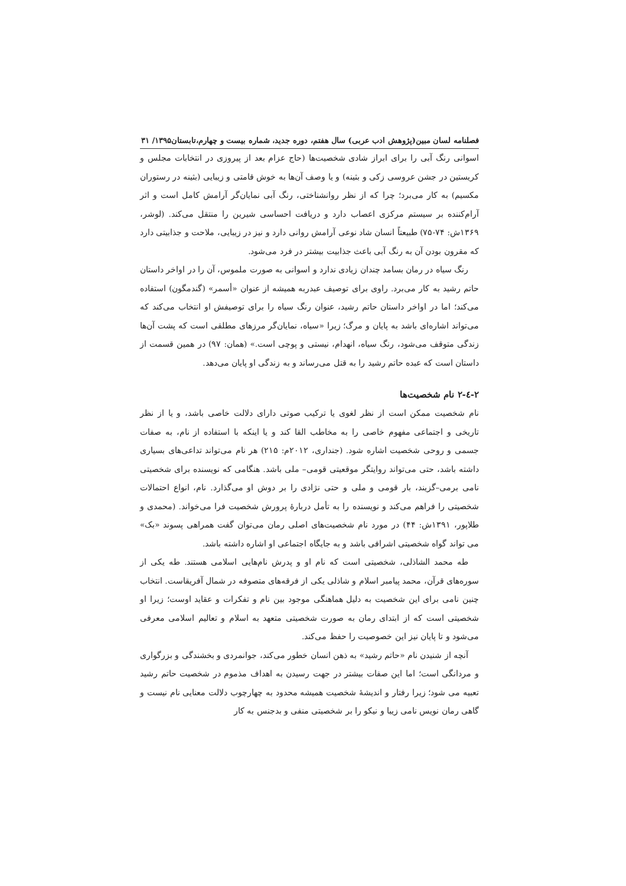فصلنامه لسان مبین(پژوهش ادب عربی) سال هفتم، دوره جدید، شماره بیست و چهارم،تابستان۱۳۹۵/ ۳۱
اسوانی رنگ آبی را برای ابراز شادی شخصیت‌ها (حاج عزام بعد از پیروزی در انتخابات مجلس و کریستین در جشن عروسی زکی و بثینه) و یا وصف آن‌ها به خوش قامتی و زیبایی (بثینه در رستوران مکسیم) به کار می‌برد؛ چرا که از نظر روانشناختی، رنگ آبی نمایان‌گر آرامش کامل است و اثر آرام‌کننده بر سیستم مرکزی اعصاب دارد و دریافت احساسی شیرین را منتقل می‌کند. (لوشر، ۱۳۶۹ش: ۷۴-۷۵) طبیعتاً انسان شاد نوعی آرامش روانی دارد و نیز در زیبایی، ملاحت و جذابیتی دارد که مقرون بودن آن به رنگ آبی باعث جذابیت بیشتر در فرد می‌شود.
رنگ سیاه در رمان بسامد چندان زیادی ندارد و اسوانی به صورت ملموس، آن را در اواخر داستان حاتم رشید به کار می‌برد. راوی برای توصیف عبدربه همیشه از عنوان «أسمر» (گندمگون) استفاده می‌کند؛ اما در اواخر داستان حاتم رشید، عنوان رنگ سیاه را برای توصیفش او انتخاب می‌کند که می‌تواند اشاره‌ای باشد به پایان و مرگ؛ زیرا «سیاه، نمایان‌گر مرزهای مطلقی است که پشت آن‌ها زندگی متوقف می‌شود، رنگ سیاه، انهدام، نیستی و پوچی است.» (همان: ۹۷) در همین قسمت از داستان است که عبده حاتم رشید را به قتل می‌رساند و به زندگی او پایان می‌دهد.
۲-٤-۲ نام شخصیت‌ها
نام شخصیت ممکن است از نظر لغوی یا ترکیب صوتی دارای دلالت خاصی باشد، و یا از نظر تاریخی و اجتماعی مفهوم خاصی را به مخاطب القا کند و یا اینکه با استفاده از نام، به صفات جسمی و روحی شخصیت اشاره شود. (جنداری، ۲۰۱۲م: ۲۱۵) هر نام می‌تواند تداعی‌های بسیاری داشته باشد، حتی می‌تواند روایتگر موقعیتی قومی– ملی باشد. هنگامی که نویسنده برای شخصیتی نامی برمی–گزیند، بار قومی و ملی و حتی نژادی را بر دوش او می‌گذارد. نام، انواع احتمالات شخصیتی را فراهم می‌کند و نویسنده را به تأمل دربارهٔ پرورش شخصیت فرا می‌خواند. (محمدی و طلاپور، ۱۳۹۱ش: ۴۴) در مورد نام شخصیت‌های اصلی رمان می‌توان گفت همراهی پسوند «بک» می تواند گواه شخصیتی اشرافی باشد و به جایگاه اجتماعی او اشاره داشته باشد.
طه محمد الشاذلی، شخصیتی است که نام او و پدرش نام‌هایی اسلامی هستند. طه یکی از سوره‌های قرآن، محمد پیامبر اسلام و شاذلی یکی از فرقه‌های متصوفه در شمال آفریقاست. انتخاب چنین نامی برای این شخصیت به دلیل هماهنگی موجود بین نام و تفکرات و عقاید اوست؛ زیرا او شخصیتی است که از ابتدای رمان به صورت شخصیتی متعهد به اسلام و تعالیم اسلامی معرفی می‌شود و تا پایان نیز این خصوصیت را حفظ می‌کند.
آنچه از شنیدن نام «حاتم رشید» به ذهن انسان خطور می‌کند، جوانمردی و بخشندگی و بزرگواری و مردانگی است؛ اما این صفات بیشتر در جهت رسیدن به اهداف مذموم در شخصیت حاتم رشید تعبیه می شود؛ زیرا رفتار و اندیشهٔ شخصیت همیشه محدود به چهارچوب دلالت معنایی نام نیست و گاهی رمان نویس نامی زیبا و نیکو را بر شخصیتی منفی و بدجنس به کار